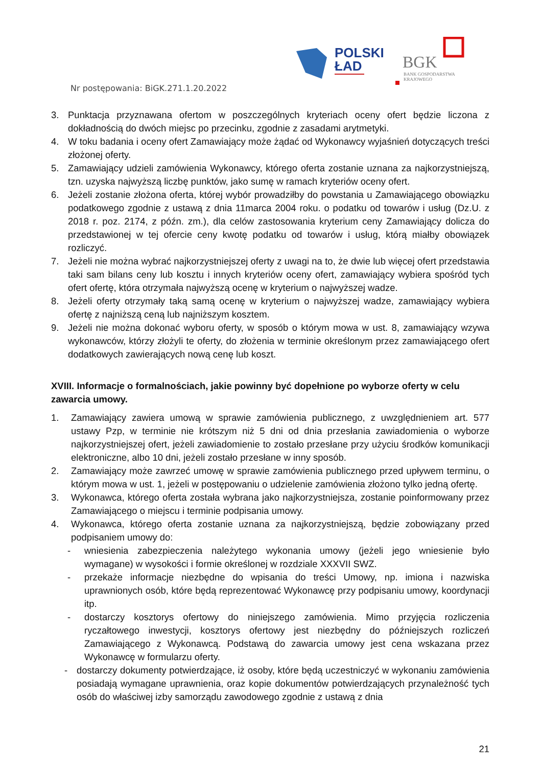POLSKI
ŁAD
BGK
BANK GOSPODARSTWA
KRAJOWEGO
Nr postępowania: BiGK.271.1.20.2022
3. Punktacja przyznawana ofertom w poszczególnych kryteriach oceny ofert będzie liczona z dokładnością do dwóch miejsc po przecinku, zgodnie z zasadami arytmetyki.
4. W toku badania i oceny ofert Zamawiający może żądać od Wykonawcy wyjaśnień dotyczących treści złożonej oferty.
5. Zamawiający udzieli zamówienia Wykonawcy, którego oferta zostanie uznana za najkorzystniejszą, tzn. uzyska najwyższą liczbę punktów, jako sumę w ramach kryteriów oceny ofert.
6. Jeżeli zostanie złożona oferta, której wybór prowadziłby do powstania u Zamawiającego obowiązku podatkowego zgodnie z ustawą z dnia 11marca 2004 roku. o podatku od towarów i usług (Dz.U. z 2018 r. poz. 2174, z późn. zm.), dla celów zastosowania kryterium ceny Zamawiający dolicza do przedstawionej w tej ofercie ceny kwotę podatku od towarów i usług, którą miałby obowiązek rozliczyć.
7. Jeżeli nie można wybrać najkorzystniejszej oferty z uwagi na to, że dwie lub więcej ofert przedstawia taki sam bilans ceny lub kosztu i innych kryteriów oceny ofert, zamawiający wybiera spośród tych ofert ofertę, która otrzymała najwyższą ocenę w kryterium o najwyższej wadze.
8. Jeżeli oferty otrzymały taką samą ocenę w kryterium o najwyższej wadze, zamawiający wybiera ofertę z najniższą ceną lub najniższym kosztem.
9. Jeżeli nie można dokonać wyboru oferty, w sposób o którym mowa w ust. 8, zamawiający wzywa wykonawców, którzy złożyli te oferty, do złożenia w terminie określonym przez zamawiającego ofert dodatkowych zawierających nową cenę lub koszt.
XVIII. Informacje o formalnościach, jakie powinny być dopełnione po wyborze oferty w celu zawarcia umowy.
1. Zamawiający zawiera umową w sprawie zamówienia publicznego, z uwzględnieniem art. 577 ustawy Pzp, w terminie nie krótszym niż 5 dni od dnia przesłania zawiadomienia o wyborze najkorzystniejszej ofert, jeżeli zawiadomienie to zostało przesłane przy użyciu środków komunikacji elektroniczne, albo 10 dni, jeżeli zostało przesłane w inny sposób.
2. Zamawiający może zawrzeć umowę w sprawie zamówienia publicznego przed upływem terminu, o którym mowa w ust. 1, jeżeli w postępowaniu o udzielenie zamówienia złożono tylko jedną ofertę.
3. Wykonawca, którego oferta została wybrana jako najkorzystniejsza, zostanie poinformowany przez Zamawiającego o miejscu i terminie podpisania umowy.
4. Wykonawca, którego oferta zostanie uznana za najkorzystniejszą, będzie zobowiązany przed podpisaniem umowy do:
- wniesienia zabezpieczenia należytego wykonania umowy (jeżeli jego wniesienie było wymagane) w wysokości i formie określonej w rozdziale XXXVII SWZ.
- przekaże informacje niezbędne do wpisania do treści Umowy, np. imiona i nazwiska uprawnionych osób, które będą reprezentować Wykonawcę przy podpisaniu umowy, koordynacji itp.
- dostarczy kosztorys ofertowy do niniejszego zamówienia. Mimo przyjęcia rozliczenia ryczałtowego inwestycji, kosztorys ofertowy jest niezbędny do późniejszych rozliczeń Zamawiającego z Wykonawcą. Podstawą do zawarcia umowy jest cena wskazana przez Wykonawcę w formularzu oferty.
- dostarczy dokumenty potwierdzające, iż osoby, które będą uczestniczyć w wykonaniu zamówienia posiadają wymagane uprawnienia, oraz kopie dokumentów potwierdzających przynależność tych osób do właściwej izby samorządu zawodowego zgodnie z ustawą z dnia
21